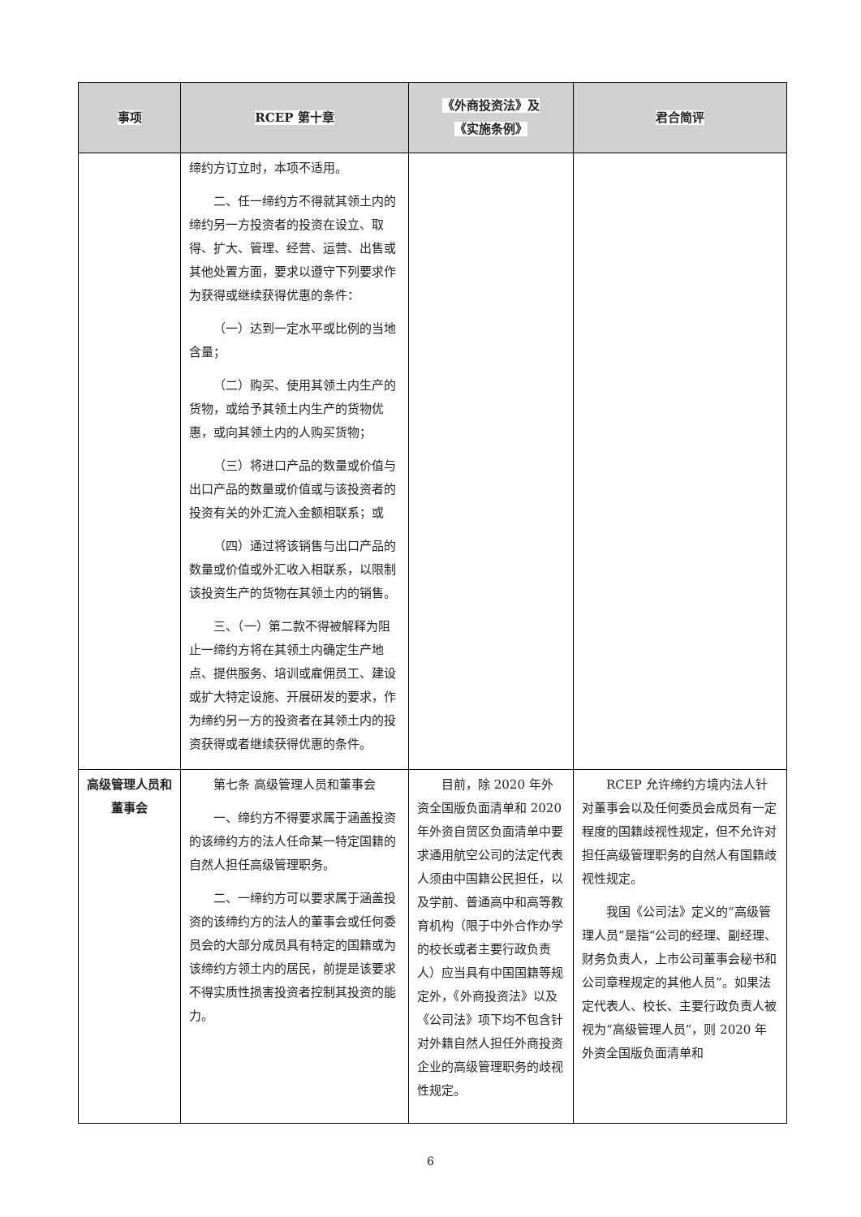| 事项 | RCEP 第十章 | 《外商投资法》及 《实施条例》 | 君合简评 |
| --- | --- | --- | --- |
| | 缔约方订立时，本项不适用。 二、任一缔约方不得就其领土内的缔约另一方投资者的投资在设立、取得、扩大、管理、经营、运营、出售或其他处置方面，要求以遵守下列要求作为获得或继续获得优惠的条件： （一）达到一定水平或比例的当地含量； （二）购买、使用其领土内生产的货物，或给予其领土内生产的货物优惠，或向其领土内的人购买货物； （三）将进口产品的数量或价值与出口产品的数量或价值或与该投资者的投资有关的外汇流入金额相联系；或 （四）通过将该销售与出口产品的数量或价值或外汇收入相联系，以限制该投资生产的货物在其领土内的销售。 三、（一）第二款不得被解释为阻止一缔约方将在其领土内确定生产地点、提供服务、培训或雇佣员工、建设或扩大特定设施、开展研发的要求，作为缔约另一方的投资者在其领土内的投资获得或者继续获得优惠的条件。 | | |
| 高级管理人员和董事会 | 第七条 高级管理人员和董事会 一、缔约方不得要求属于涵盖投资的该缔约方的法人任命某一特定国籍的自然人担任高级管理职务。 二、一缔约方可以要求属于涵盖投资的该缔约方的法人的董事会或任何委员会的大部分成员具有特定的国籍或为该缔约方领土内的居民，前提是该要求不得实质性损害投资者控制其投资的能力。 | 目前，除 2020 年外资全国版负面清单和 2020 年外资自贸区负面清单中要求通用航空公司的法定代表人须由中国籍公民担任，以及学前、普通高中和高等教育机构（限于中外合作办学的校长或者主要行政负责人）应当具有中国国籍等规定外，《外商投资法》以及《公司法》项下均不包含针对外籍自然人担任外商投资企业的高级管理职务的歧视性规定。 | RCEP 允许缔约方境内法人针对董事会以及任何委员会成员有一定程度的国籍歧视性规定，但不允许对担任高级管理职务的自然人有国籍歧视性规定。 我国《公司法》定义的“高级管理人员”是指“公司的经理、副经理、财务负责人，上市公司董事会秘书和公司章程规定的其他人员”。如果法定代表人、校长、主要行政负责人被视为“高级管理人员”，则 2020 年外资全国版负面清单和 |
6